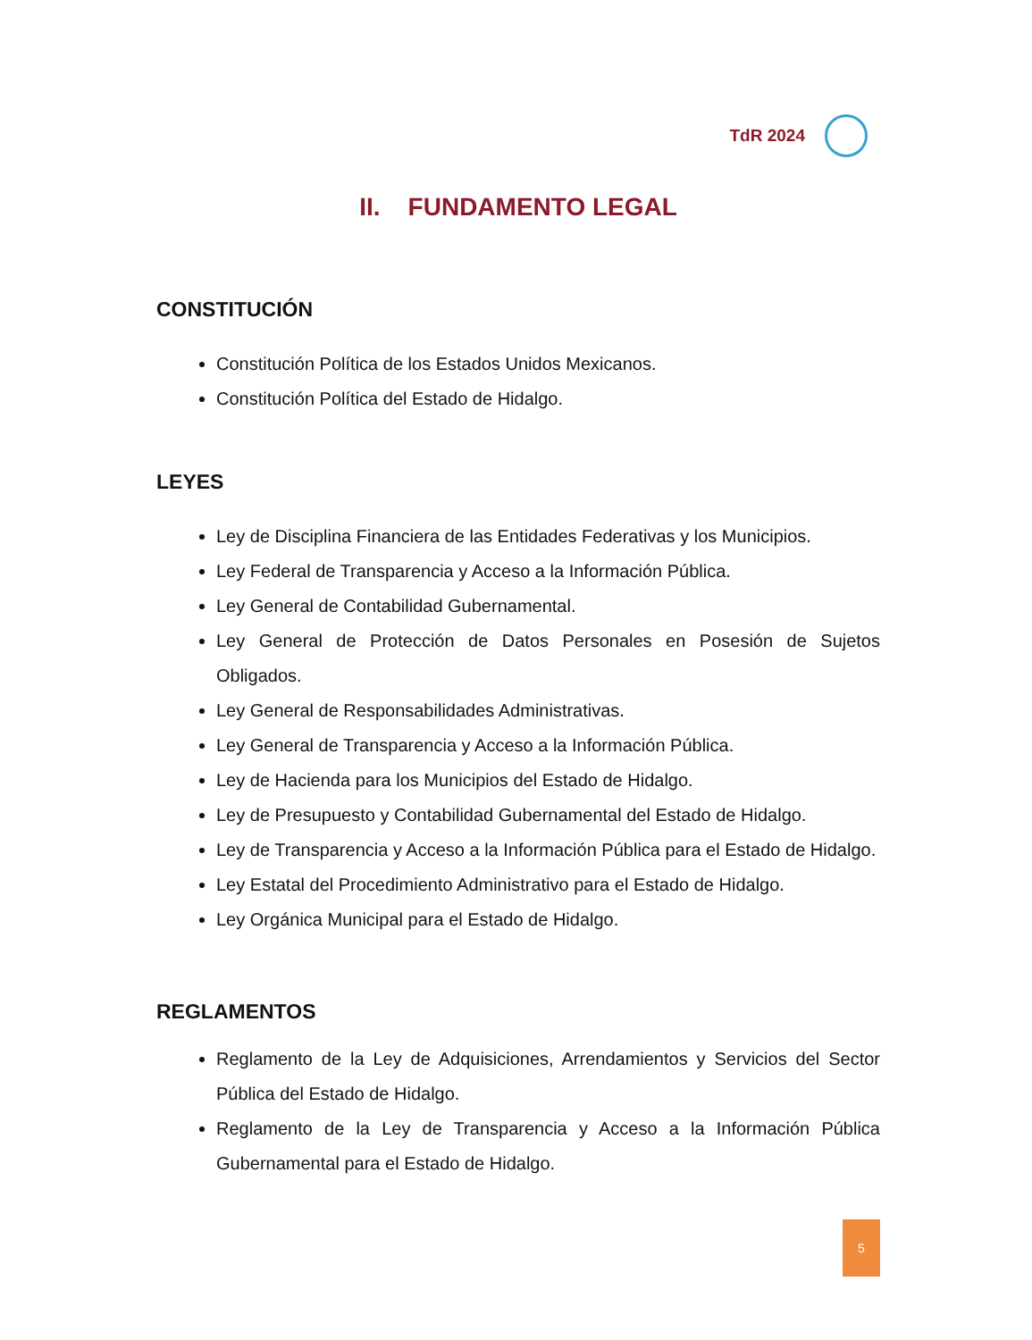TdR 2024
II. FUNDAMENTO LEGAL
CONSTITUCIÓN
Constitución Política de los Estados Unidos Mexicanos.
Constitución Política del Estado de Hidalgo.
LEYES
Ley de Disciplina Financiera de las Entidades Federativas y los Municipios.
Ley Federal de Transparencia y Acceso a la Información Pública.
Ley General de Contabilidad Gubernamental.
Ley General de Protección de Datos Personales en Posesión de Sujetos Obligados.
Ley General de Responsabilidades Administrativas.
Ley General de Transparencia y Acceso a la Información Pública.
Ley de Hacienda para los Municipios del Estado de Hidalgo.
Ley de Presupuesto y Contabilidad Gubernamental del Estado de Hidalgo.
Ley de Transparencia y Acceso a la Información Pública para el Estado de Hidalgo.
Ley Estatal del Procedimiento Administrativo para el Estado de Hidalgo.
Ley Orgánica Municipal para el Estado de Hidalgo.
REGLAMENTOS
Reglamento de la Ley de Adquisiciones, Arrendamientos y Servicios del Sector Pública del Estado de Hidalgo.
Reglamento de la Ley de Transparencia y Acceso a la Información Pública Gubernamental para el Estado de Hidalgo.
5